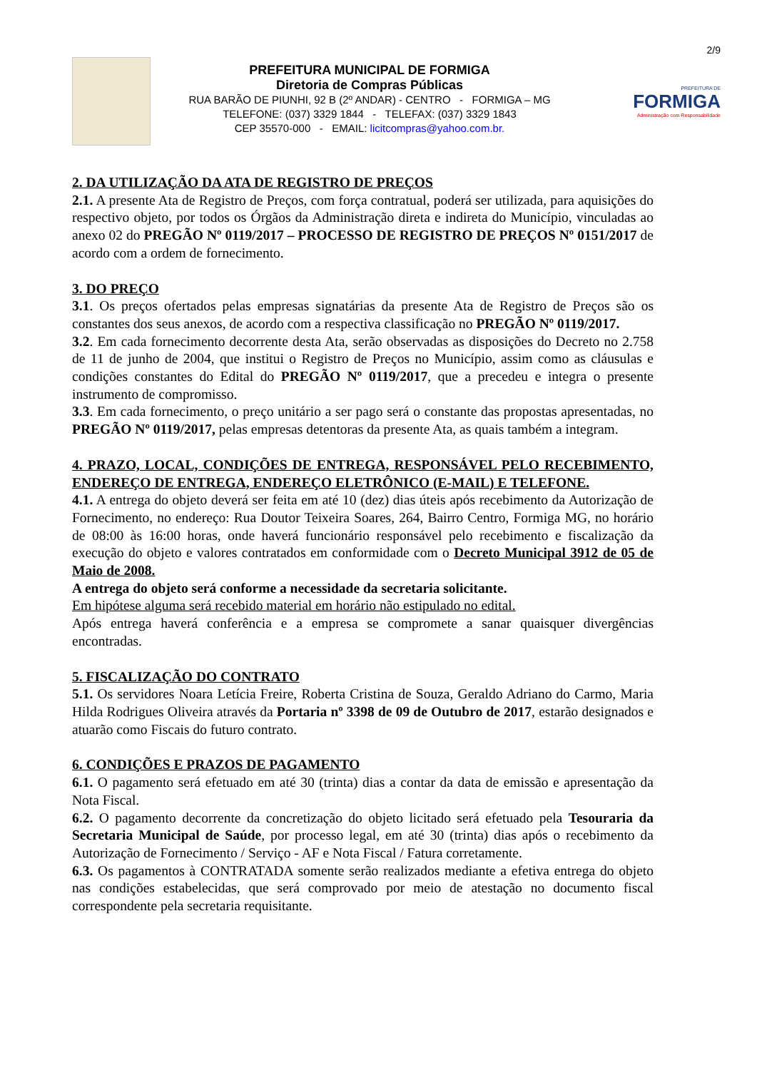2/9
PREFEITURA MUNICIPAL DE FORMIGA
Diretoria de Compras Públicas
RUA BARÃO DE PIUNHI, 92 B (2º ANDAR) - CENTRO - FORMIGA – MG
TELEFONE: (037) 3329 1844 - TELEFAX: (037) 3329 1843
CEP 35570-000 - EMAIL: licitcompras@yahoo.com.br.
PREFEITURA DE
FORMIGA
Administração com Responsabilidade
2. DA UTILIZAÇÃO DA ATA DE REGISTRO DE PREÇOS
2.1. A presente Ata de Registro de Preços, com força contratual, poderá ser utilizada, para aquisições do respectivo objeto, por todos os Órgãos da Administração direta e indireta do Município, vinculadas ao anexo 02 do PREGÃO Nº 0119/2017 – PROCESSO DE REGISTRO DE PREÇOS Nº 0151/2017 de acordo com a ordem de fornecimento.
3. DO PREÇO
3.1. Os preços ofertados pelas empresas signatárias da presente Ata de Registro de Preços são os constantes dos seus anexos, de acordo com a respectiva classificação no PREGÃO Nº 0119/2017.
3.2. Em cada fornecimento decorrente desta Ata, serão observadas as disposições do Decreto no 2.758 de 11 de junho de 2004, que institui o Registro de Preços no Município, assim como as cláusulas e condições constantes do Edital do PREGÃO Nº 0119/2017, que a precedeu e integra o presente instrumento de compromisso.
3.3. Em cada fornecimento, o preço unitário a ser pago será o constante das propostas apresentadas, no PREGÃO Nº 0119/2017, pelas empresas detentoras da presente Ata, as quais também a integram.
4. PRAZO, LOCAL, CONDIÇÕES DE ENTREGA, RESPONSÁVEL PELO RECEBIMENTO, ENDEREÇO DE ENTREGA, ENDEREÇO ELETRÔNICO (E-MAIL) E TELEFONE.
4.1. A entrega do objeto deverá ser feita em até 10 (dez) dias úteis após recebimento da Autorização de Fornecimento, no endereço: Rua Doutor Teixeira Soares, 264, Bairro Centro, Formiga MG, no horário de 08:00 às 16:00 horas, onde haverá funcionário responsável pelo recebimento e fiscalização da execução do objeto e valores contratados em conformidade com o Decreto Municipal 3912 de 05 de Maio de 2008.
A entrega do objeto será conforme a necessidade da secretaria solicitante.
Em hipótese alguma será recebido material em horário não estipulado no edital.
Após entrega haverá conferência e a empresa se compromete a sanar quaisquer divergências encontradas.
5. FISCALIZAÇÃO DO CONTRATO
5.1. Os servidores Noara Letícia Freire, Roberta Cristina de Souza, Geraldo Adriano do Carmo, Maria Hilda Rodrigues Oliveira através da Portaria nº 3398 de 09 de Outubro de 2017, estarão designados e atuarão como Fiscais do futuro contrato.
6. CONDIÇÕES E PRAZOS DE PAGAMENTO
6.1. O pagamento será efetuado em até 30 (trinta) dias a contar da data de emissão e apresentação da Nota Fiscal.
6.2. O pagamento decorrente da concretização do objeto licitado será efetuado pela Tesouraria da Secretaria Municipal de Saúde, por processo legal, em até 30 (trinta) dias após o recebimento da Autorização de Fornecimento / Serviço - AF e Nota Fiscal / Fatura corretamente.
6.3. Os pagamentos à CONTRATADA somente serão realizados mediante a efetiva entrega do objeto nas condições estabelecidas, que será comprovado por meio de atestação no documento fiscal correspondente pela secretaria requisitante.